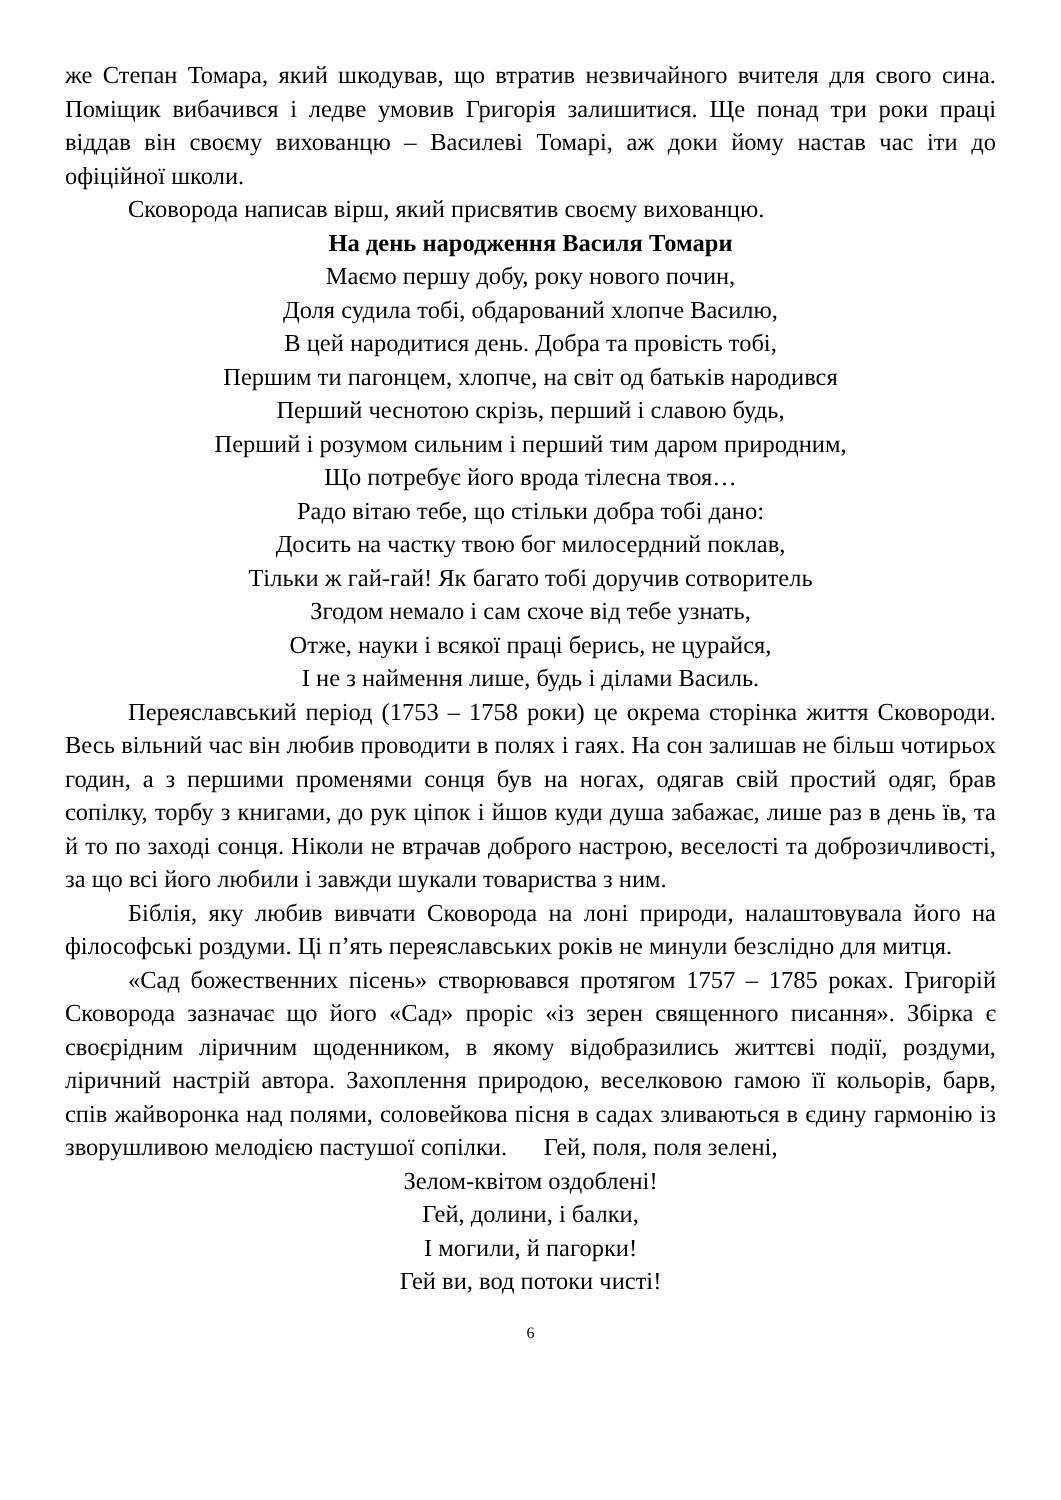же Степан Томара, який шкодував, що втратив незвичайного вчителя для свого сина. Поміщик вибачився і ледве умовив Григорія залишитися. Ще понад три роки праці віддав він своєму вихованцю – Василеві Томарі, аж доки йому настав час іти до офіційної школи.
Сковорода написав вірш, який присвятив своєму вихованцю.
На день народження Василя Томари
Маємо першу добу, року нового почин,
Доля судила тобі, обдарований хлопче Василю,
В цей народитися день. Добра та провість тобі,
Першим ти пагонцем, хлопче, на світ од батьків народився
Перший чеснотою скрізь, перший і славою будь,
Перший і розумом сильним і перший тим даром природним,
Що потребує його врода тілесна твоя…
Радо вітаю тебе, що стільки добра тобі дано:
Досить на частку твою бог милосердний поклав,
Тільки ж гай-гай! Як багато тобі доручив сотворитель
Згодом немало і сам схоче від тебе узнать,
Отже, науки і всякої праці берись, не цурайся,
І не з наймення лише, будь і ділами Василь.
Переяславський період (1753 – 1758 роки) це окрема сторінка життя Сковороди. Весь вільний час він любив проводити в полях і гаях. На сон залишав не більш чотирьох годин, а з першими променями сонця був на ногах, одягав свій простий одяг, брав сопілку, торбу з книгами, до рук ціпок і йшов куди душа забажає, лише раз в день їв, та й то по заході сонця. Ніколи не втрачав доброго настрою, веселості та доброзичливості, за що всі його любили і завжди шукали товариства з ним.
Біблія, яку любив вивчати Сковорода на лоні природи, налаштовувала його на філософські роздуми. Ці п’ять переяславських років не минули безслідно для митця.
«Сад божественних пісень» створювався протягом 1757 – 1785 роках. Григорій Сковорода зазначає що його «Сад» проріс «із зерен священного писання». Збірка є своєрідним ліричним щоденником, в якому відобразились життєві події, роздуми, ліричний настрій автора. Захоплення природою, веселковою гамою її кольорів, барв, спів жайворонка над полями, соловейкова пісня в садах зливаються в єдину гармонію із зворушливою мелодією пастушої сопілки. Гей, поля, поля зелені,
Зелом-квітом оздоблені!
Гей, долини, і балки,
І могили, й пагорки!
Гей ви, вод потоки чисті!
6